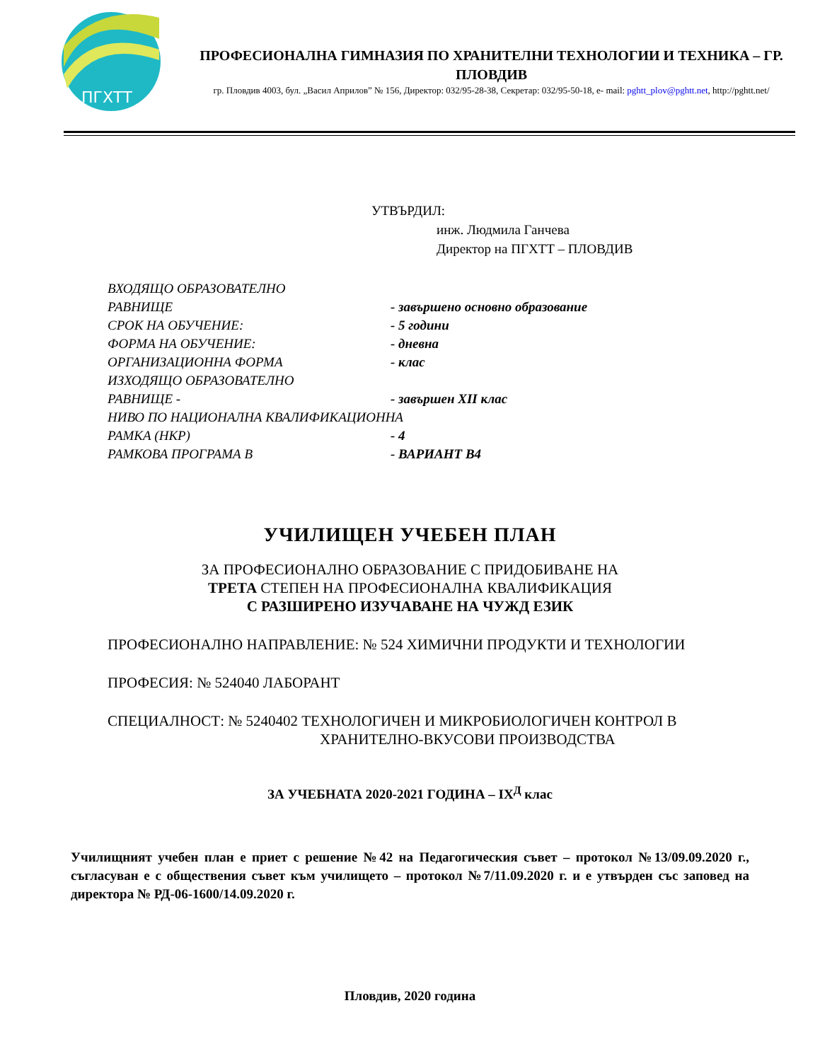ПГХТТ
ПРОФЕСИОНАЛНА ГИМНАЗИЯ ПО ХРАНИТЕЛНИ ТЕХНОЛОГИИ И ТЕХНИКА – ГР. ПЛОВДИВ
гр. Пловдив 4003, бул. „Васил Априлов” № 156, Директор: 032/95-28-38, Секретар: 032/95-50-18, e- mail: pghtt_plov@pghtt.net, http://pghtt.net/
УТВЪРДИЛ:
инж. Людмила Ганчева
Директор на ПГХТТ – ПЛОВДИВ
ВХОДЯЩО ОБРАЗОВАТЕЛНО
РАВНИЩЕ - завършено основно образование
СРОК НА ОБУЧЕНИЕ: - 5 години
ФОРМА НА ОБУЧЕНИЕ: - дневна
ОРГАНИЗАЦИОННА ФОРМА - клас
ИЗХОДЯЩО ОБРАЗОВАТЕЛНО
РАВНИЩЕ - - завършен XII клас
НИВО ПО НАЦИОНАЛНА КВАЛИФИКАЦИОННА
РАМКА (НКР) - 4
РАМКОВА ПРОГРАМА В - ВАРИАНТ В4
УЧИЛИЩЕН УЧЕБЕН ПЛАН
ЗА ПРОФЕСИОНАЛНО ОБРАЗОВАНИЕ С ПРИДОБИВАНЕ НА
ТРЕТА СТЕПЕН НА ПРОФЕСИОНАЛНА КВАЛИФИКАЦИЯ
С РАЗШИРЕНО ИЗУЧАВАНЕ НА ЧУЖД ЕЗИК
ПРОФЕСИОНАЛНО НАПРАВЛЕНИЕ: № 524 ХИМИЧНИ ПРОДУКТИ И ТЕХНОЛОГИИ
ПРОФЕСИЯ: № 524040 ЛАБОРАНТ
СПЕЦИАЛНОСТ: № 5240402 ТЕХНОЛОГИЧЕН И МИКРОБИОЛОГИЧЕН КОНТРОЛ В
ХРАНИТЕЛНО-ВКУСОВИ ПРОИЗВОДСТВА
ЗА УЧЕБНАТА 2020-2021 ГОДИНА – IX<sup>Д</sup> клас
Училищният учебен план е приет с решение №42 на Педагогическия съвет – протокол №13/09.09.2020 г., съгласуван е с обществения съвет към училището – протокол №7/11.09.2020 г. и е утвърден със заповед на директора № РД-06-1600/14.09.2020 г.
Пловдив, 2020 година